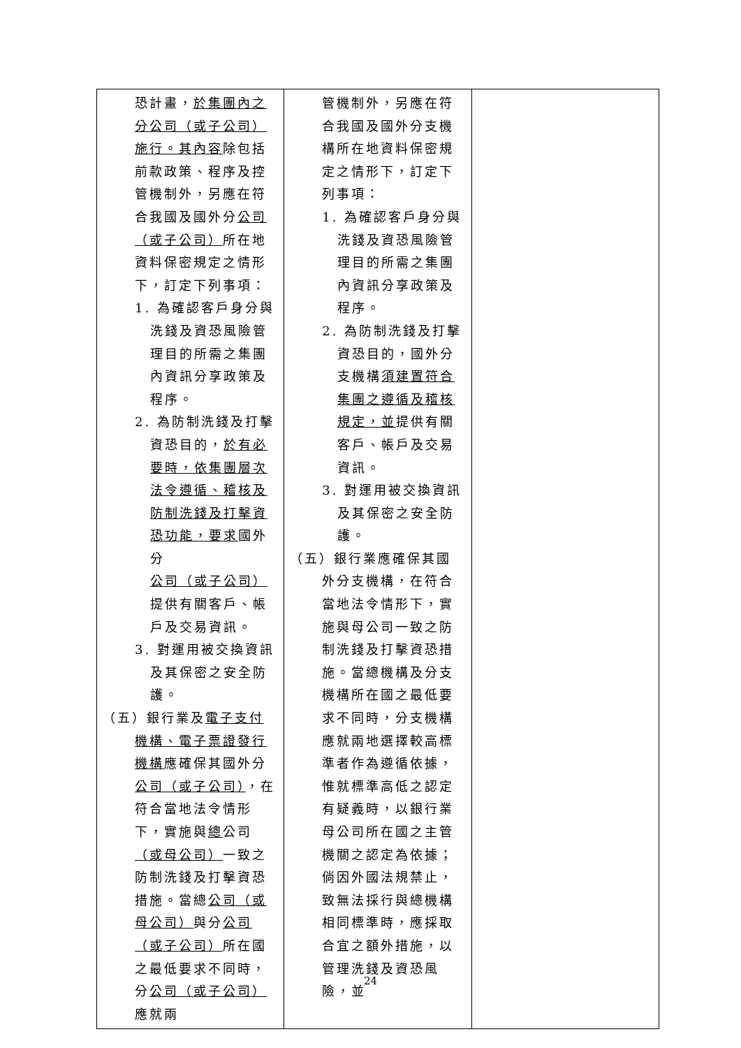| 恐計畫， 於集團內之分公司（或子公司）施行。其內容 除包括前款政策、程序及控管機制外，另應在符合我國及國外分 公司（或子公司） 所在地資料保密規定之情形下，訂定下列事項： 1. 為確認客戶身分與洗錢及資恐風險管理目的所需之集團內資訊分享政策及程序。 2. 為防制洗錢及打擊資恐目的， 於有必要時，依集團層次法令遵循、稽核及防制洗錢及打擊資恐功能，要求 國外分 公司（或子公司） 提供有關客戶、帳戶及交易資訊。 3. 對運用被交換資訊及其保密之安全防護。 （五）銀行業及 電子支付機構、電子票證發行機構 應確保其國外分 公司（或子公司） ，在符合當地法令情形下，實施與 總 公司 （或母公司） 一致之防制洗錢及打擊資恐措施。當總 公司（或母公司） 與分 公司（或子公司） 所在國之最低要求不同時，分 公司（或子公司） 應就兩 | 管機制外，另應在符合我國及國外分支機構所在地資料保密規定之情形下，訂定下列事項： 1. 為確認客戶身分與洗錢及資恐風險管理目的所需之集團內資訊分享政策及程序。 2. 為防制洗錢及打擊資恐目的，國外分支機構 須建置符合集團之遵循及稽核規定，並 提供有關客戶、帳戶及交易資訊。 3. 對運用被交換資訊及其保密之安全防護。 （五）銀行業應確保其國外分支機構，在符合當地法令情形下，實施與母公司一致之防制洗錢及打擊資恐措施。當總機構及分支機構所在國之最低要求不同時，分支機構應就兩地選擇較高標準者作為遵循依據，惟就標準高低之認定有疑義時，以銀行業母公司所在國之主管機關之認定為依據；倘因外國法規禁止，致無法採行與總機構相同標準時，應採取合宜之額外措施，以管理洗錢及資恐風險，並 | |
24